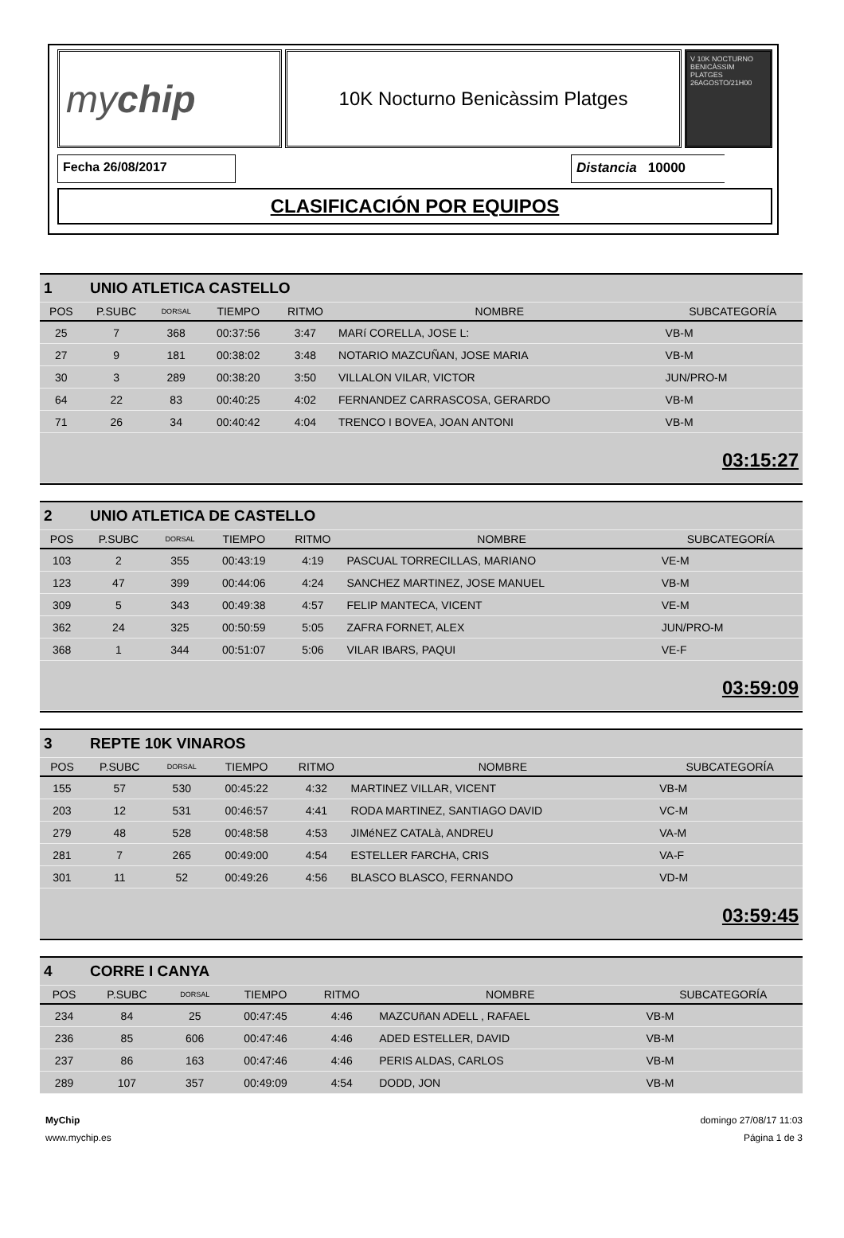my chip
10K Nocturno Benicàssim Platges
V 10K NOCTURNO BENICÀSSIM PLATGES 26AGOSTO/21H00
Fecha 26/08/2017 Distancia 10000
CLASIFICACIÓN POR EQUIPOS
| 1 UNIO ATLETICA CASTELLO | | | | | | |
| POS | P.SUBC | DORSAL | TIEMPO | RITMO | NOMBRE | SUBCATEGORÍA |
| 25 | 7 | 368 | 00:37:56 | 3:47 | MARí CORELLA, JOSE L: | VB-M |
| 27 | 9 | 181 | 00:38:02 | 3:48 | NOTARIO MAZCUÑAN, JOSE MARIA | VB-M |
| 30 | 3 | 289 | 00:38:20 | 3:50 | VILLALON VILAR, VICTOR | JUN/PRO-M |
| 64 | 22 | 83 | 00:40:25 | 4:02 | FERNANDEZ CARRASCOSA, GERARDO | VB-M |
| 71 | 26 | 34 | 00:40:42 | 4:04 | TRENCO I BOVEA, JOAN ANTONI | VB-M |
| 03:15:27 | | | | | | |
| 2 UNIO ATLETICA DE CASTELLO | | | | | | |
| POS | P.SUBC | DORSAL | TIEMPO | RITMO | NOMBRE | SUBCATEGORÍA |
| 103 | 2 | 355 | 00:43:19 | 4:19 | PASCUAL TORRECILLAS, MARIANO | VE-M |
| 123 | 47 | 399 | 00:44:06 | 4:24 | SANCHEZ MARTINEZ, JOSE MANUEL | VB-M |
| 309 | 5 | 343 | 00:49:38 | 4:57 | FELIP MANTECA, VICENT | VE-M |
| 362 | 24 | 325 | 00:50:59 | 5:05 | ZAFRA FORNET, ALEX | JUN/PRO-M |
| 368 | 1 | 344 | 00:51:07 | 5:06 | VILAR IBARS, PAQUI | VE-F |
| 03:59:09 | | | | | | |
| 3 REPTE 10K VINAROS | | | | | | |
| POS | P.SUBC | DORSAL | TIEMPO | RITMO | NOMBRE | SUBCATEGORÍA |
| 155 | 57 | 530 | 00:45:22 | 4:32 | MARTINEZ VILLAR, VICENT | VB-M |
| 203 | 12 | 531 | 00:46:57 | 4:41 | RODA MARTINEZ, SANTIAGO DAVID | VC-M |
| 279 | 48 | 528 | 00:48:58 | 4:53 | JIMéNEZ CATALà, ANDREU | VA-M |
| 281 | 7 | 265 | 00:49:00 | 4:54 | ESTELLER FARCHA, CRIS | VA-F |
| 301 | 11 | 52 | 00:49:26 | 4:56 | BLASCO BLASCO, FERNANDO | VD-M |
| 03:59:45 | | | | | | |
| 4 CORRE I CANYA | | | | | | |
| POS | P.SUBC | DORSAL | TIEMPO | RITMO | NOMBRE | SUBCATEGORÍA |
| 234 | 84 | 25 | 00:47:45 | 4:46 | MAZCUñAN ADELL , RAFAEL | VB-M |
| 236 | 85 | 606 | 00:47:46 | 4:46 | ADED ESTELLER, DAVID | VB-M |
| 237 | 86 | 163 | 00:47:46 | 4:46 | PERIS ALDAS, CARLOS | VB-M |
| 289 | 107 | 357 | 00:49:09 | 4:54 | DODD, JON | VB-M |
MyChip
www.mychip.es
domingo 27/08/17 11:03
Página 1 de 3